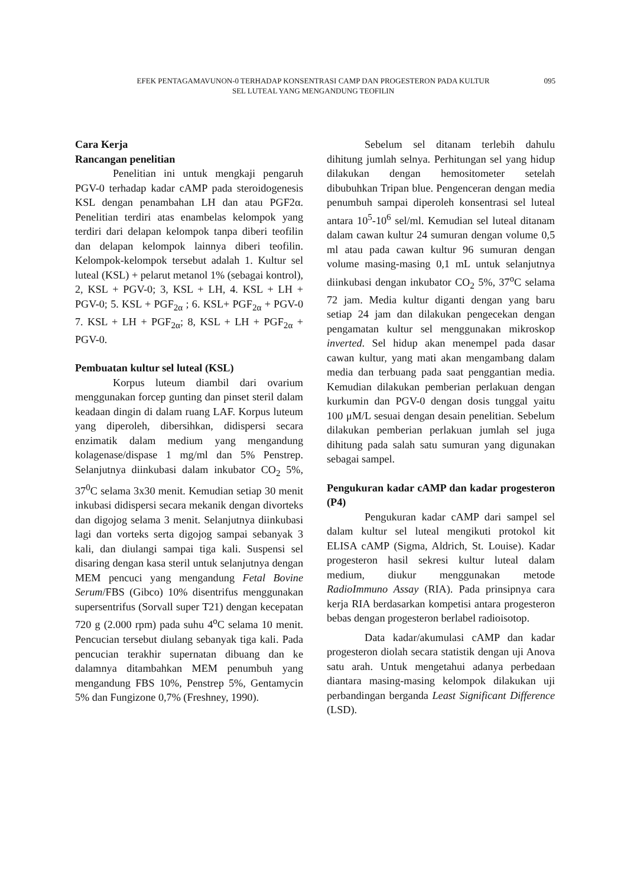EFEK PENTAGAMAVUNON-0 TERHADAP KONSENTRASI CAMP DAN PROGESTERON PADA KULTUR
SEL LUTEAL YANG MENGANDUNG TEOFILIN
095
Cara Kerja
Rancangan penelitian
Penelitian ini untuk mengkaji pengaruh PGV-0 terhadap kadar cAMP pada steroidogenesis KSL dengan penambahan LH dan atau PGF2α. Penelitian terdiri atas enambelas kelompok yang terdiri dari delapan kelompok tanpa diberi teofilin dan delapan kelompok lainnya diberi teofilin. Kelompok-kelompok tersebut adalah 1. Kultur sel luteal (KSL) + pelarut metanol 1% (sebagai kontrol), 2, KSL + PGV-0; 3, KSL + LH, 4. KSL + LH + PGV-0; 5. KSL + PGF<sub>2α</sub> ; 6. KSL+ PGF<sub>2α</sub> + PGV-0 7. KSL + LH + PGF<sub>2α</sub>; 8, KSL + LH + PGF<sub>2α</sub> + PGV-0.
Pembuatan kultur sel luteal (KSL)
Korpus luteum diambil dari ovarium menggunakan forcep gunting dan pinset steril dalam keadaan dingin di dalam ruang LAF. Korpus luteum yang diperoleh, dibersihkan, didispersi secara enzimatik dalam medium yang mengandung kolagenase/dispase 1 mg/ml dan 5% Penstrep. Selanjutnya diinkubasi dalam inkubator CO<sub>2</sub> 5%, 37<sup>0</sup>C selama 3x30 menit. Kemudian setiap 30 menit inkubasi didispersi secara mekanik dengan divorteks dan digojog selama 3 menit. Selanjutnya diinkubasi lagi dan vorteks serta digojog sampai sebanyak 3 kali, dan diulangi sampai tiga kali. Suspensi sel disaring dengan kasa steril untuk selanjutnya dengan MEM pencuci yang mengandung Fetal Bovine Serum/FBS (Gibco) 10% disentrifus menggunakan supersentrifus (Sorvall super T21) dengan kecepatan 720 g (2.000 rpm) pada suhu 4<sup>o</sup>C selama 10 menit. Pencucian tersebut diulang sebanyak tiga kali. Pada pencucian terakhir supernatan dibuang dan ke dalamnya ditambahkan MEM penumbuh yang mengandung FBS 10%, Penstrep 5%, Gentamycin 5% dan Fungizone 0,7% (Freshney, 1990).
Sebelum sel ditanam terlebih dahulu dihitung jumlah selnya. Perhitungan sel yang hidup dilakukan dengan hemositometer setelah dibubuhkan Tripan blue. Pengenceran dengan media penumbuh sampai diperoleh konsentrasi sel luteal antara 10<sup>5</sup>-10<sup>6</sup> sel/ml. Kemudian sel luteal ditanam dalam cawan kultur 24 sumuran dengan volume 0,5 ml atau pada cawan kultur 96 sumuran dengan volume masing-masing 0,1 mL untuk selanjutnya diinkubasi dengan inkubator CO<sub>2</sub> 5%, 37<sup>o</sup>C selama 72 jam. Media kultur diganti dengan yang baru setiap 24 jam dan dilakukan pengecekan dengan pengamatan kultur sel menggunakan mikroskop inverted. Sel hidup akan menempel pada dasar cawan kultur, yang mati akan mengambang dalam media dan terbuang pada saat penggantian media. Kemudian dilakukan pemberian perlakuan dengan kurkumin dan PGV-0 dengan dosis tunggal yaitu 100 μM/L sesuai dengan desain penelitian. Sebelum dilakukan pemberian perlakuan jumlah sel juga dihitung pada salah satu sumuran yang digunakan sebagai sampel.
Pengukuran kadar cAMP dan kadar progesteron (P4)
Pengukuran kadar cAMP dari sampel sel dalam kultur sel luteal mengikuti protokol kit ELISA cAMP (Sigma, Aldrich, St. Louise). Kadar progesteron hasil sekresi kultur luteal dalam medium, diukur menggunakan metode RadioImmuno Assay (RIA). Pada prinsipnya cara kerja RIA berdasarkan kompetisi antara progesteron bebas dengan progesteron berlabel radioisotop.
Data kadar/akumulasi cAMP dan kadar progesteron diolah secara statistik dengan uji Anova satu arah. Untuk mengetahui adanya perbedaan diantara masing-masing kelompok dilakukan uji perbandingan berganda Least Significant Difference (LSD).